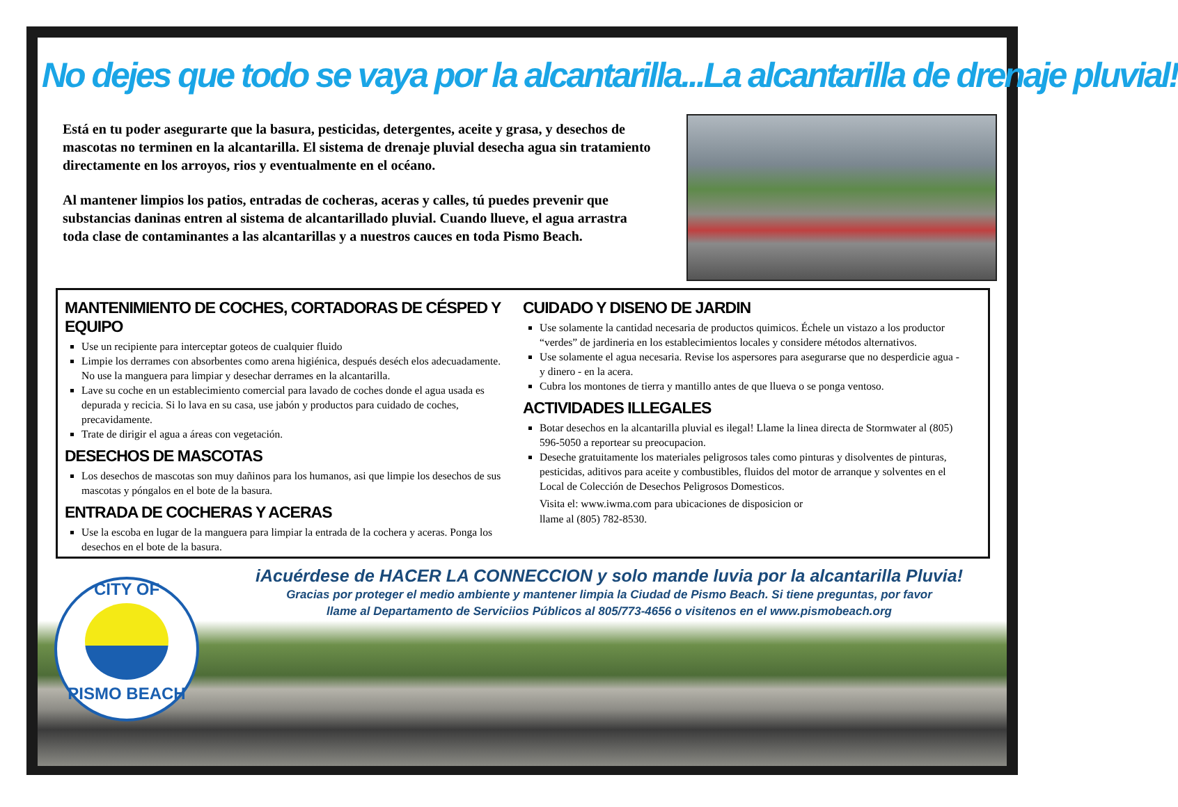No dejes que todo se vaya por la alcantarilla...La alcantarilla de drenaje pluvial!
Está en tu poder asegurarte que la basura, pesticidas, detergentes, aceite y grasa, y desechos de mascotas no terminen en la alcantarilla. El sistema de drenaje pluvial desecha agua sin tratamiento directamente en los arroyos, rios y eventualmente en el océano.
Al mantener limpios los patios, entradas de cocheras, aceras y calles, tú puedes prevenir que substancias daninas entren al sistema de alcantarillado pluvial. Cuando llueve, el agua arrastra toda clase de contaminantes a las alcantarillas y a nuestros cauces en toda Pismo Beach.
MANTENIMIENTO DE COCHES, CORTADORAS DE CÉSPED Y EQUIPO
Use un recipiente para interceptar goteos de cualquier fluido
Limpie los derrames con absorbentes como arena higiénica, después deséch elos adecuadamente. No use la manguera para limpiar y desechar derrames en la alcantarilla.
Lave su coche en un establecimiento comercial para lavado de coches donde el agua usada es depurada y recicia. Si lo lava en su casa, use jabón y productos para cuidado de coches, precavidamente.
Trate de dirigir el agua a áreas con vegetación.
DESECHOS DE MASCOTAS
Los desechos de mascotas son muy dañinos para los humanos, asi que limpie los desechos de sus mascotas y póngalos en el bote de la basura.
ENTRADA DE COCHERAS Y ACERAS
Use la escoba en lugar de la manguera para limpiar la entrada de la cochera y aceras. Ponga los desechos en el bote de la basura.
CUIDADO Y DISENO DE JARDIN
Use solamente la cantidad necesaria de productos quimicos. Échele un vistazo a los productor “verdes” de jardineria en los establecimientos locales y considere métodos alternativos.
Use solamente el agua necesaria. Revise los aspersores para asegurarse que no desperdicie agua - y dinero - en la acera.
Cubra los montones de tierra y mantillo antes de que llueva o se ponga ventoso.
ACTIVIDADES ILLEGALES
Botar desechos en la alcantarilla pluvial es ilegal! Llame la linea directa de Stormwater al (805) 596-5050 a reportear su preocupacion.
Deseche gratuitamente los materiales peligrosos tales como pinturas y disolventes de pinturas, pesticidas, aditivos para aceite y combustibles, fluidos del motor de arranque y solventes en el Local de Colección de Desechos Peligrosos Domesticos.
Visita el: www.iwma.com para ubicaciones de disposicion or
llame al (805) 782-8530.
CITY OF
PISMO BEACH
iAcuérdese de HACER LA CONNECCION y solo mande luvia por la alcantarilla Pluvia!
Gracias por proteger el medio ambiente y mantener limpia la Ciudad de Pismo Beach. Si tiene preguntas, por favor
llame al Departamento de Serviciios Públicos al 805/773-4656 o visitenos en el www.pismobeach.org